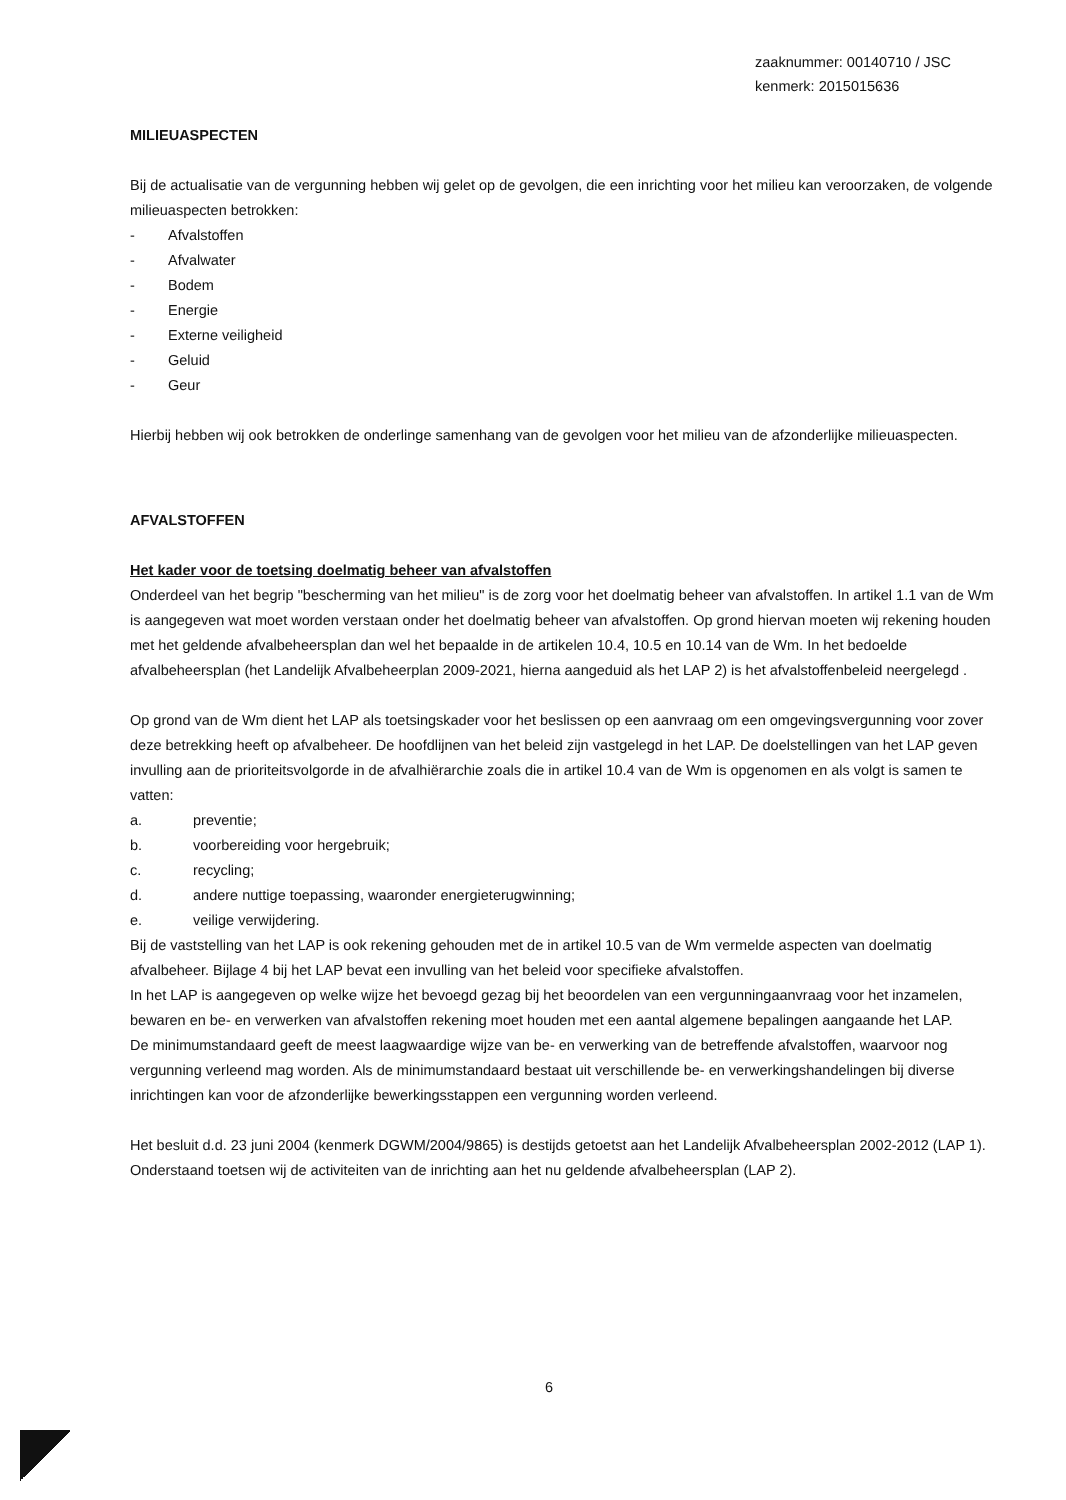zaaknummer: 00140710 / JSC
kenmerk: 2015015636
MILIEUASPECTEN
Bij de actualisatie van de vergunning hebben wij gelet op de gevolgen, die een inrichting voor het milieu kan veroorzaken, de volgende milieuaspecten betrokken:
- Afvalstoffen
- Afvalwater
- Bodem
- Energie
- Externe veiligheid
- Geluid
- Geur
Hierbij hebben wij ook betrokken de onderlinge samenhang van de gevolgen voor het milieu van de afzonderlijke milieuaspecten.
AFVALSTOFFEN
Het kader voor de toetsing doelmatig beheer van afvalstoffen
Onderdeel van het begrip "bescherming van het milieu" is de zorg voor het doelmatig beheer van afvalstoffen. In artikel 1.1 van de Wm is aangegeven wat moet worden verstaan onder het doelmatig beheer van afvalstoffen. Op grond hiervan moeten wij rekening houden met het geldende afvalbeheersplan dan wel het bepaalde in de artikelen 10.4, 10.5 en 10.14 van de Wm. In het bedoelde afvalbeheersplan (het Landelijk Afvalbeheerplan 2009-2021, hierna aangeduid als het LAP 2) is het afvalstoffenbeleid neergelegd .
Op grond van de Wm dient het LAP als toetsingskader voor het beslissen op een aanvraag om een omgevingsvergunning voor zover deze betrekking heeft op afvalbeheer. De hoofdlijnen van het beleid zijn vastgelegd in het LAP. De doelstellingen van het LAP geven invulling aan de prioriteitsvolgorde in de afvalhiërarchie zoals die in artikel 10.4 van de Wm is opgenomen en als volgt is samen te vatten:
a. preventie;
b. voorbereiding voor hergebruik;
c. recycling;
d. andere nuttige toepassing, waaronder energieterugwinning;
e. veilige verwijdering.
Bij de vaststelling van het LAP is ook rekening gehouden met de in artikel 10.5 van de Wm vermelde aspecten van doelmatig afvalbeheer. Bijlage 4 bij het LAP bevat een invulling van het beleid voor specifieke afvalstoffen.
In het LAP is aangegeven op welke wijze het bevoegd gezag bij het beoordelen van een vergunningaanvraag voor het inzamelen, bewaren en be- en verwerken van afvalstoffen rekening moet houden met een aantal algemene bepalingen aangaande het LAP.
De minimumstandaard geeft de meest laagwaardige wijze van be- en verwerking van de betreffende afvalstoffen, waarvoor nog vergunning verleend mag worden. Als de minimumstandaard bestaat uit verschillende be- en verwerkingshandelingen bij diverse inrichtingen kan voor de afzonderlijke bewerkingsstappen een vergunning worden verleend.
Het besluit d.d. 23 juni 2004 (kenmerk DGWM/2004/9865) is destijds getoetst aan het Landelijk Afvalbeheersplan 2002-2012 (LAP 1). Onderstaand toetsen wij de activiteiten van de inrichting aan het nu geldende afvalbeheersplan (LAP 2).
6